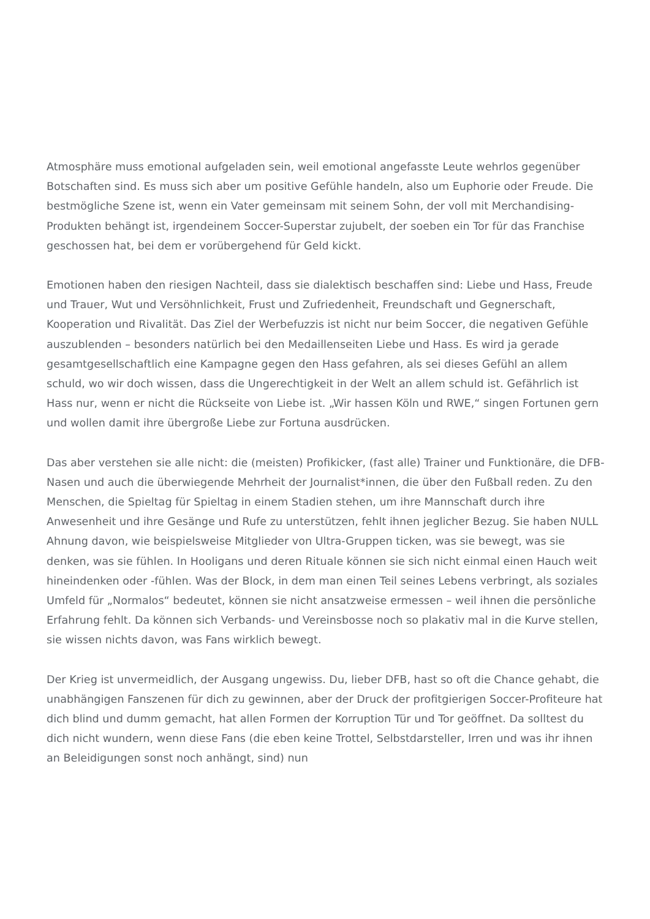Atmosphäre muss emotional aufgeladen sein, weil emotional angefasste Leute wehrlos gegenüber Botschaften sind. Es muss sich aber um positive Gefühle handeln, also um Euphorie oder Freude. Die bestmögliche Szene ist, wenn ein Vater gemeinsam mit seinem Sohn, der voll mit Merchandising-Produkten behängt ist, irgendeinem Soccer-Superstar zujubelt, der soeben ein Tor für das Franchise geschossen hat, bei dem er vorübergehend für Geld kickt.
Emotionen haben den riesigen Nachteil, dass sie dialektisch beschaffen sind: Liebe und Hass, Freude und Trauer, Wut und Versöhnlichkeit, Frust und Zufriedenheit, Freundschaft und Gegnerschaft, Kooperation und Rivalität. Das Ziel der Werbefuzzis ist nicht nur beim Soccer, die negativen Gefühle auszublenden – besonders natürlich bei den Medaillenseiten Liebe und Hass. Es wird ja gerade gesamtgesellschaftlich eine Kampagne gegen den Hass gefahren, als sei dieses Gefühl an allem schuld, wo wir doch wissen, dass die Ungerechtigkeit in der Welt an allem schuld ist. Gefährlich ist Hass nur, wenn er nicht die Rückseite von Liebe ist. „Wir hassen Köln und RWE,“ singen Fortunen gern und wollen damit ihre übergroße Liebe zur Fortuna ausdrücken.
Das aber verstehen sie alle nicht: die (meisten) Profikicker, (fast alle) Trainer und Funktionäre, die DFB-Nasen und auch die überwiegende Mehrheit der Journalist*innen, die über den Fußball reden. Zu den Menschen, die Spieltag für Spieltag in einem Stadien stehen, um ihre Mannschaft durch ihre Anwesenheit und ihre Gesänge und Rufe zu unterstützen, fehlt ihnen jeglicher Bezug. Sie haben NULL Ahnung davon, wie beispielsweise Mitglieder von Ultra-Gruppen ticken, was sie bewegt, was sie denken, was sie fühlen. In Hooligans und deren Rituale können sie sich nicht einmal einen Hauch weit hineindenken oder -fühlen. Was der Block, in dem man einen Teil seines Lebens verbringt, als soziales Umfeld für „Normalos“ bedeutet, können sie nicht ansatzweise ermessen – weil ihnen die persönliche Erfahrung fehlt. Da können sich Verbands- und Vereinsbosse noch so plakativ mal in die Kurve stellen, sie wissen nichts davon, was Fans wirklich bewegt.
Der Krieg ist unvermeidlich, der Ausgang ungewiss. Du, lieber DFB, hast so oft die Chance gehabt, die unabhängigen Fanszenen für dich zu gewinnen, aber der Druck der profitgierigen Soccer-Profiteure hat dich blind und dumm gemacht, hat allen Formen der Korruption Tür und Tor geöffnet. Da solltest du dich nicht wundern, wenn diese Fans (die eben keine Trottel, Selbstdarsteller, Irren und was ihr ihnen an Beleidigungen sonst noch anhängt, sind) nun